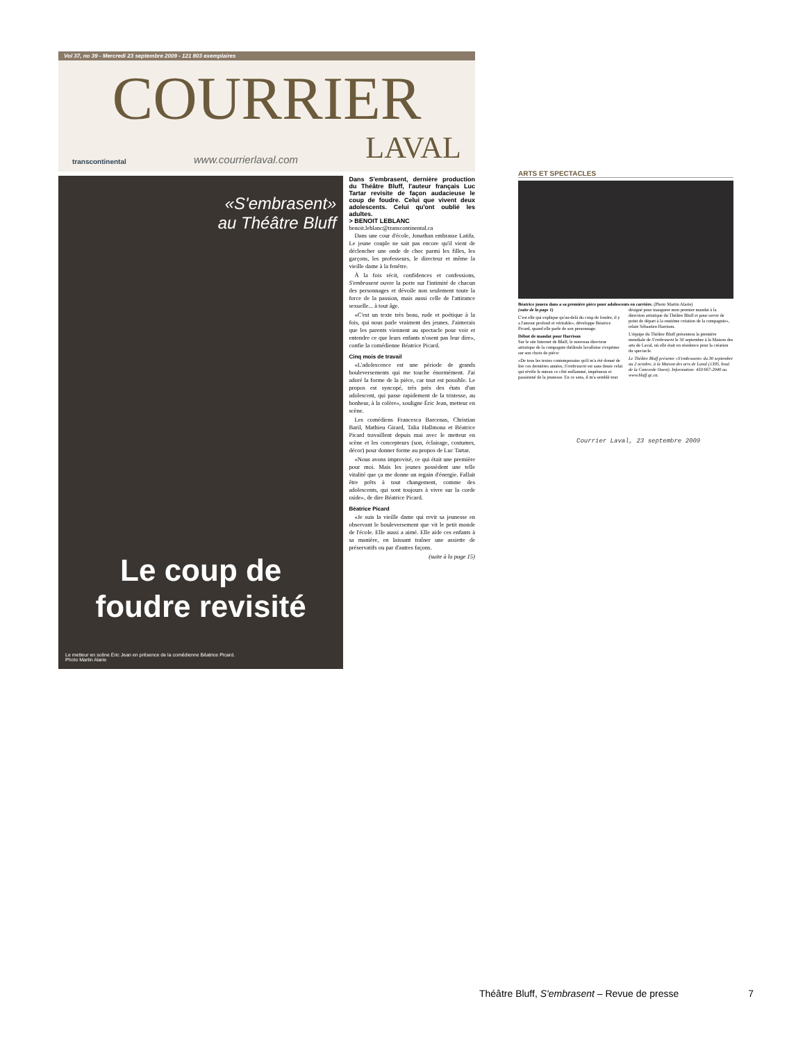Vol 37, no 39 - Mercredi 23 septembre 2009 - 121 803 exemplaires
COURRIER
transcontinental www.courrierlaval.com LAVAL
«S'embrasent»
au Théâtre Bluff
Le coup de
foudre revisité
Le metteur en scène Éric Jean en présence de la comédienne Béatrice Picard.
Photo Martin Alarie
Dans S'embrasent, dernière production du Théâtre Bluff, l'auteur français Luc Tartar revisite de façon audacieuse le coup de foudre. Celui que vivent deux adolescents. Celui qu'ont oublié les adultes.
> BENOIT LEBLANC
benoit.leblanc@transcontinental.ca
Dans une cour d'école, Jonathan embrasse Latifa. Le jeune couple ne sait pas encore qu'il vient de déclencher une onde de choc parmi les filles, les garçons, les professeurs, le directeur et même la vieille dame à la fenêtre.
À la fois récit, confidences et confessions, S'embrasent ouvre la porte sur l'intimité de chacun des personnages et dévoile non seulement toute la force de la passion, mais aussi celle de l'attirance sexuelle... à tout âge.
«C'est un texte très beau, rude et poétique à la fois, qui nous parle vraiment des jeunes. J'aimerais que les parents viennent au spectacle pour voir et entendre ce que leurs enfants n'osent pas leur dire», confie la comédienne Béatrice Picard.
Cinq mois de travail
«L'adolescence est une période de grands bouleversements qui me touche énormément. J'ai adoré la forme de la pièce, car tout est possible. Le propos est syncopé, très près des états d'un adolescent, qui passe rapidement de la tristesse, au bonheur, à la colère», souligne Éric Jean, metteur en scène.
Les comédiens Francesca Barcenas, Christian Baril, Mathieu Girard, Talia Hallmona et Béatrice Picard travaillent depuis mai avec le metteur en scène et les concepteurs (son, éclairage, costumes, décor) pour donner forme au propos de Luc Tartar.
«Nous avons improvisé, ce qui était une première pour moi. Mais les jeunes possèdent une telle vitalité que ça me donne un regain d'énergie. Fallait être prêts à tout changement, comme des adolescents, qui sont toujours à vivre sur la corde raide», de dire Béatrice Picard.
Béatrice Picard
«Je suis la vieille dame qui revit sa jeunesse en observant le bouleversement que vit le petit monde de l'école. Elle aussi a aimé. Elle aide ces enfants à sa manière, en laissant traîner une assiette de préservatifs ou par d'autres façons.
(suite à la page 15)
ARTS ET SPECTACLES
Béatrice jouera dans a sa première pièce pour adolescents en carrière. (Photo Martin Alarie)
(suite de la page 1)
C'est elle qui explique qu'au-delà du coup de foudre, il y a l'amour profond et véritable», développe Béatrice Picard, quand elle parle de son personnage.
Début de mandat pour Harrison
Sur le site Internet de Bluff, le nouveau directeur artistique de la compagnie théâtrale lavalloise s'exprime sur son choix de pièce:
«De tous les textes contemporains qu'il m'a été donné de lire ces dernières années, S'embrasent est sans doute celui qui révèle le mieux ce côté enflammé, impétueux et passionné de la jeunesse. En ce sens, il m'a semblé tout désigné pour inaugurer mon premier mandat à la direction artistique du Théâtre Bluff et pour servir de point de départ à la onzième création de la compagnie», relate Sébastien Harrison.
L'équipe du Théâtre Bluff présentera la première mondiale de S'embrasent le 30 septembre à la Maison des arts de Laval, où elle était en résidence pour la création du spectacle.
Le Théâtre Bluff présente «S'embrasent» du 30 septembre au 2 octobre, à la Maison des arts de Laval (1395, boul. de la Concorde Ouest). Information: 450 667-2040 ou www.bluff.qc.ca.
Courrier Laval, 23 septembre 2009
Théâtre Bluff, S'embrasent – Revue de presse 7